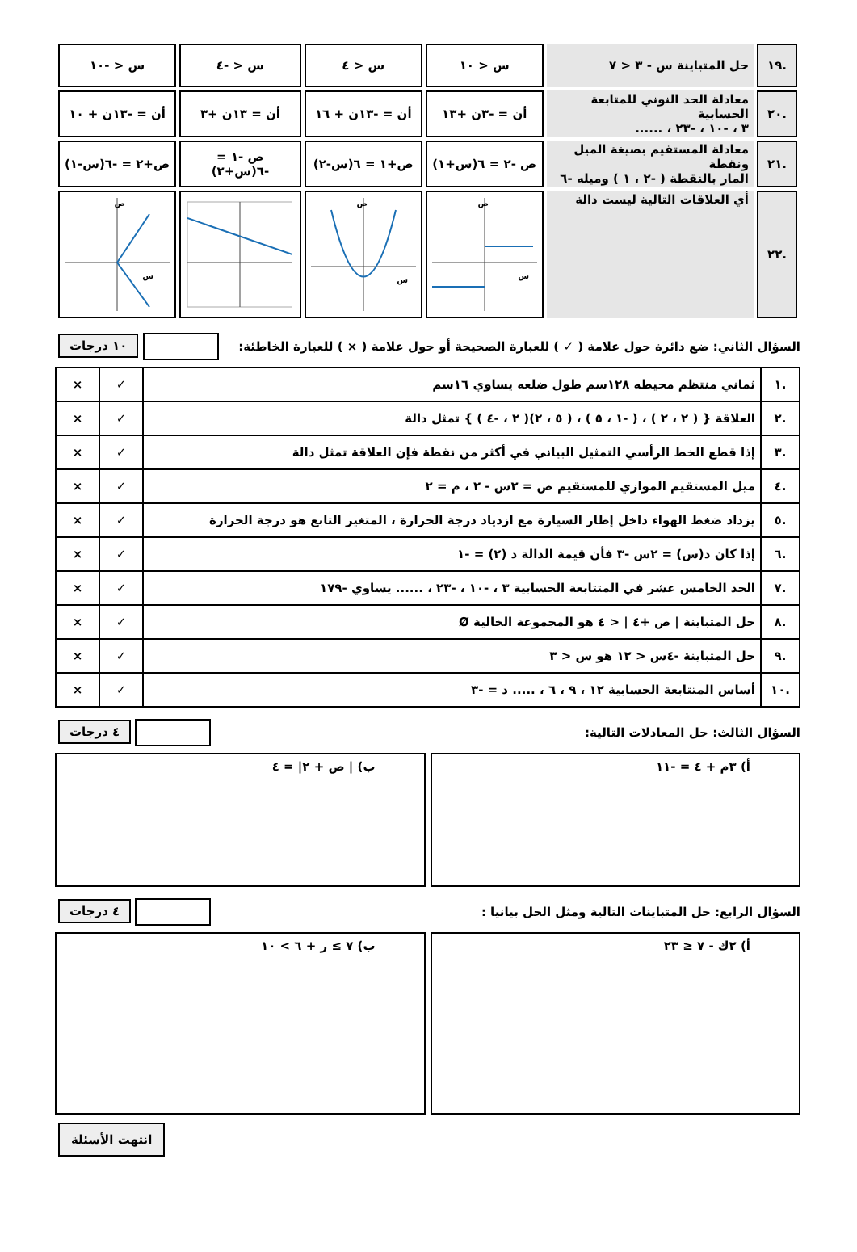| .١٩ | حل المتباينة س - ٣ < ٧ | س < ١٠ | س < ٤ | س < -٤ | س < -١٠ |
| .٢٠ | معادلة الحد النوني للمتابعة الحسابية ٣ ، -١٠ ، -٢٣ ، ...... | أن = -٣ن +١٣ | أن = -١٣ن + ١٦ | أن = ١٣ن +٣ | أن = -١٣ن + ١٠ |
| .٢١ | معادلة المستقيم بصيغة الميل ونقطة المار بالنقطة ( -٢ ، ١ ) وميله -٦ | ص -٢ = ٦(س+١) | ص+١ = ٦(س-٢) | ص -١ = -٦(س+٢) | ص+٢ = -٦(س-١) |
| .٢٢ | أي العلاقات التالية ليست دالة | س ص | س ص | | س ص |
السؤال الثاني: ضع دائرة حول علامة ( ✓ ) للعبارة الصحيحة أو حول علامة ( × ) للعبارة الخاطئة: ١٠ درجات
| .١ | ثماني منتظم محيطه ١٢٨سم طول ضلعه يساوي ١٦سم | ✓ | × |
| .٢ | العلاقة { ( ٢ ، ٢ ) ، ( -١ ، ٥ ) ، ( ٥ ، ٢)( ٢ ، -٤ ) } تمثل دالة | ✓ | × |
| .٣ | إذا قطع الخط الرأسي التمثيل البياني في أكثر من نقطة فإن العلاقة تمثل دالة | ✓ | × |
| .٤ | ميل المستقيم الموازي للمستقيم ص = ٢س - ٢ ، م = ٢ | ✓ | × |
| .٥ | يزداد ضغط الهواء داخل إطار السيارة مع ازدياد درجة الحرارة ، المتغير التابع هو درجة الحرارة | ✓ | × |
| .٦ | إذا كان د(س) = ٢س -٣ فأن قيمة الدالة د (٢) = -١ | ✓ | × |
| .٧ | الحد الخامس عشر في المتتابعة الحسابية ٣ ، -١٠ ، -٢٣ ، ...... يساوي -١٧٩ | ✓ | × |
| .٨ | حل المتباينة / ص +٤ / < ٤ هو المجموعة الخالية Ø | ✓ | × |
| .٩ | حل المتباينة -٤س < ١٢ هو س < ٣ | ✓ | × |
| .١٠ | أساس المتتابعة الحسابية ١٢ ، ٩ ، ٦ ، ..... د = -٣ | ✓ | × |
السؤال الثالث: حل المعادلات التالية: ٤ درجات
أ) ٣م + ٤ = -١١ ب) | ص + ٢| = ٤
السؤال الرابع: حل المتباينات التالية ومثل الحل بيانيا : ٤ درجات
أ) ٢ك - ٧ ≤ ٢٣ ب) ٧ ≥ ر + ٦ > ١٠
انتهت الأسئلة